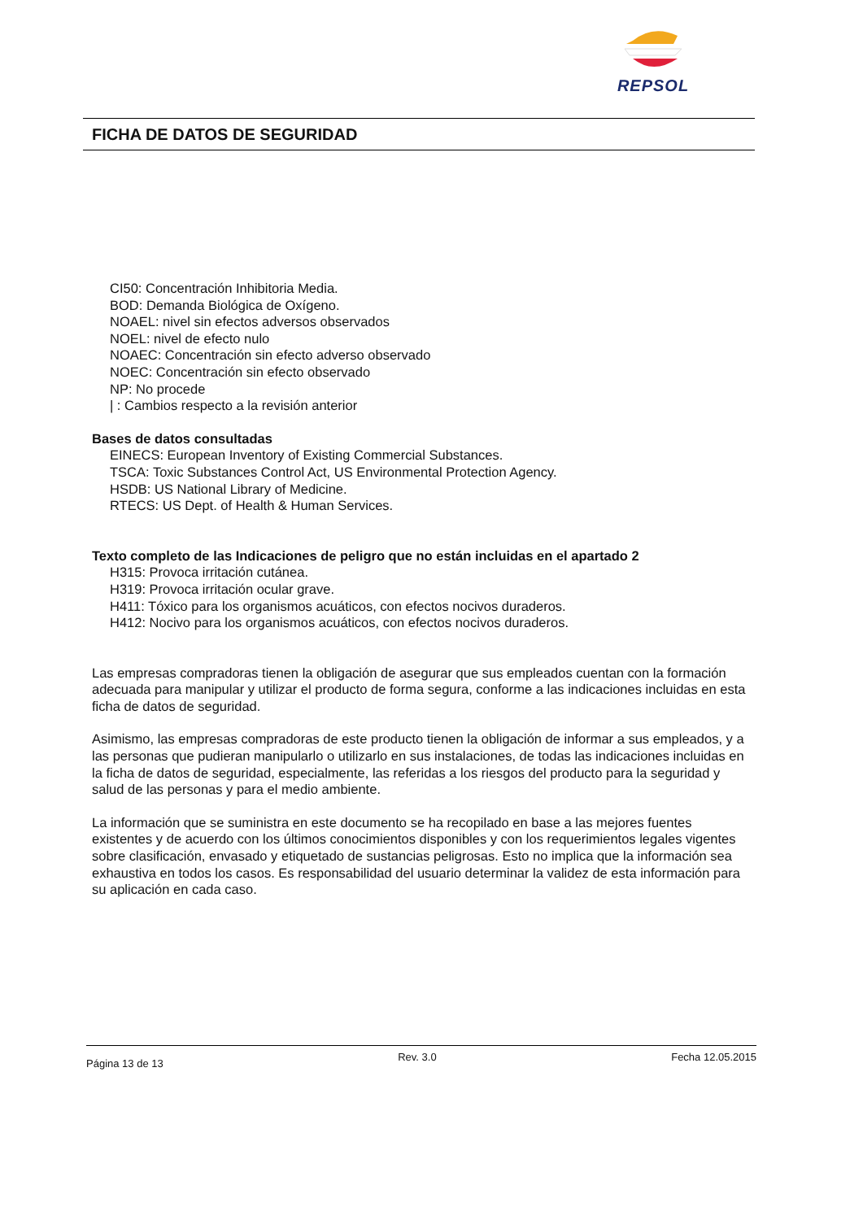REPSOL
FICHA DE DATOS DE SEGURIDAD
CI50: Concentración Inhibitoria Media.
BOD: Demanda Biológica de Oxígeno.
NOAEL: nivel sin efectos adversos observados
NOEL: nivel de efecto nulo
NOAEC: Concentración sin efecto adverso observado
NOEC: Concentración sin efecto observado
NP: No procede
| : Cambios respecto a la revisión anterior
Bases de datos consultadas
EINECS: European Inventory of Existing Commercial Substances.
TSCA: Toxic Substances Control Act, US Environmental Protection Agency.
HSDB: US National Library of Medicine.
RTECS: US Dept. of Health & Human Services.
Texto completo de las Indicaciones de peligro que no están incluidas en el apartado 2
H315: Provoca irritación cutánea.
H319: Provoca irritación ocular grave.
H411: Tóxico para los organismos acuáticos, con efectos nocivos duraderos.
H412: Nocivo para los organismos acuáticos, con efectos nocivos duraderos.
Las empresas compradoras tienen la obligación de asegurar que sus empleados cuentan con la formación adecuada para manipular y utilizar el producto de forma segura, conforme a las indicaciones incluidas en esta ficha de datos de seguridad.
Asimismo, las empresas compradoras de este producto tienen la obligación de informar a sus empleados, y a las personas que pudieran manipularlo o utilizarlo en sus instalaciones, de todas las indicaciones incluidas en la ficha de datos de seguridad, especialmente, las referidas a los riesgos del producto para la seguridad y salud de las personas y para el medio ambiente.
La información que se suministra en este documento se ha recopilado en base a las mejores fuentes existentes y de acuerdo con los últimos conocimientos disponibles y con los requerimientos legales vigentes sobre clasificación, envasado y etiquetado de sustancias peligrosas. Esto no implica que la información sea exhaustiva en todos los casos. Es responsabilidad del usuario determinar la validez de esta información para su aplicación en cada caso.
Página 13 de 13 Rev. 3.0 Fecha 12.05.2015